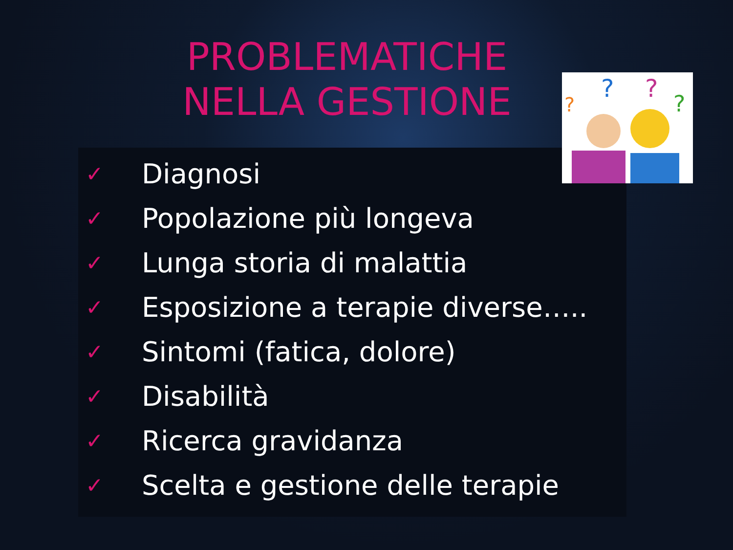PROBLEMATICHE
NELLA GESTIONE
?
?
?
?
✓ Diagnosi
✓ Popolazione più longeva
✓ Lunga storia di malattia
✓ Esposizione a terapie diverse…..
✓ Sintomi (fatica, dolore)
✓ Disabilità
✓ Ricerca gravidanza
✓ Scelta e gestione delle terapie